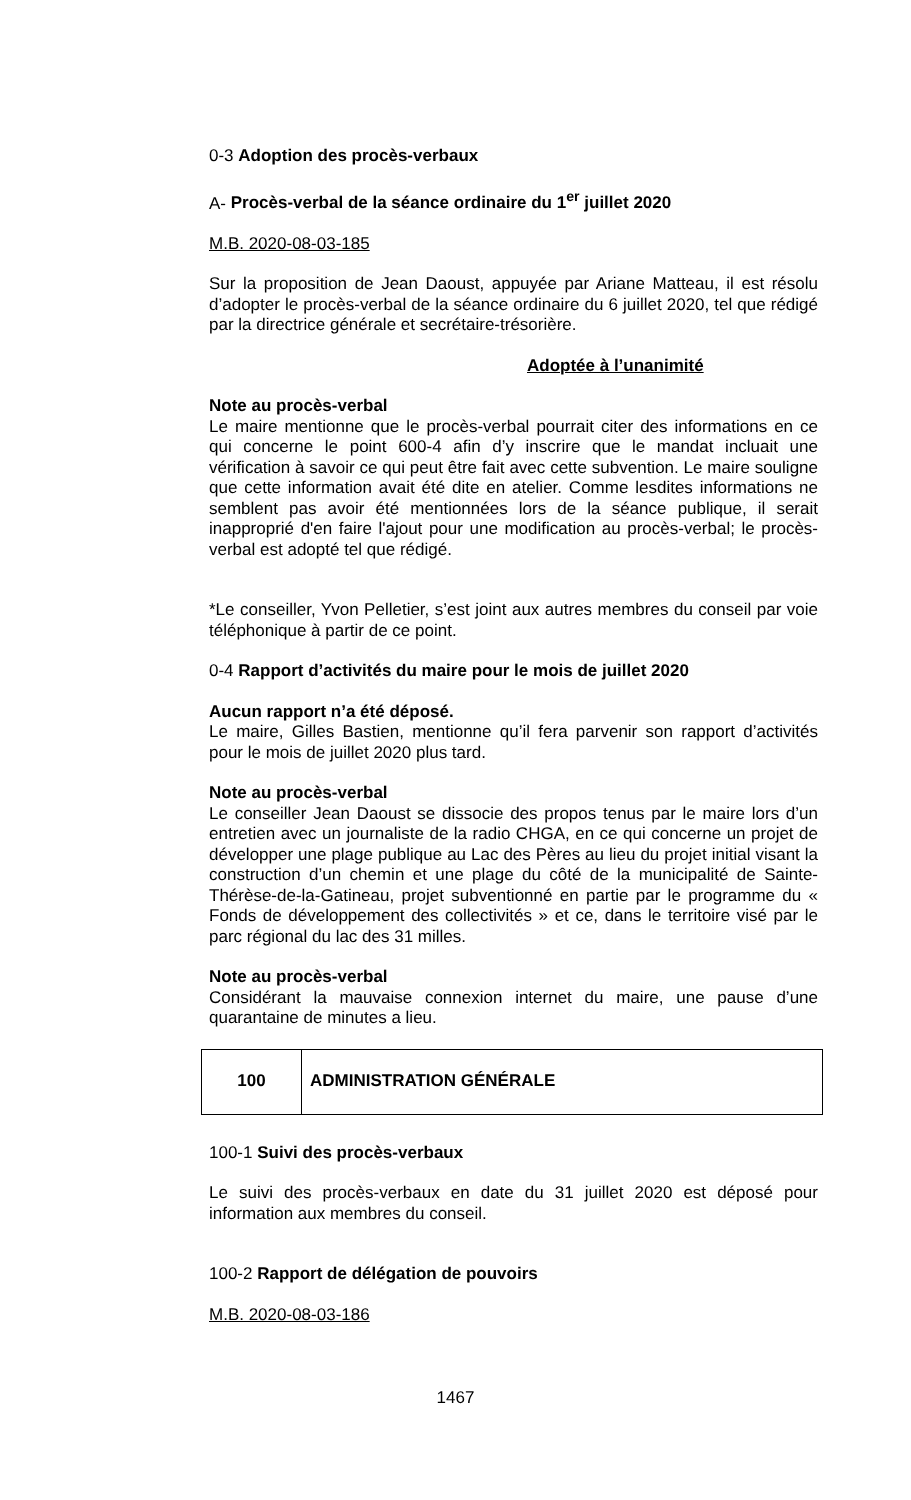0-3 Adoption des procès-verbaux
A- Procès-verbal de la séance ordinaire du 1<sup>er</sup> juillet 2020
M.B. 2020-08-03-185
Sur la proposition de Jean Daoust, appuyée par Ariane Matteau, il est résolu d’adopter le procès-verbal de la séance ordinaire du 6 juillet 2020, tel que rédigé par la directrice générale et secrétaire-trésorière.
Adoptée à l’unanimité
Note au procès-verbal
Le maire mentionne que le procès-verbal pourrait citer des informations en ce qui concerne le point 600-4 afin d’y inscrire que le mandat incluait une vérification à savoir ce qui peut être fait avec cette subvention. Le maire souligne que cette information avait été dite en atelier. Comme lesdites informations ne semblent pas avoir été mentionnées lors de la séance publique, il serait inapproprié d'en faire l'ajout pour une modification au procès-verbal; le procès-verbal est adopté tel que rédigé.
*Le conseiller, Yvon Pelletier, s’est joint aux autres membres du conseil par voie téléphonique à partir de ce point.
0-4 Rapport d’activités du maire pour le mois de juillet 2020
Aucun rapport n’a été déposé.
Le maire, Gilles Bastien, mentionne qu’il fera parvenir son rapport d’activités pour le mois de juillet 2020 plus tard.
Note au procès-verbal
Le conseiller Jean Daoust se dissocie des propos tenus par le maire lors d’un entretien avec un journaliste de la radio CHGA, en ce qui concerne un projet de développer une plage publique au Lac des Pères au lieu du projet initial visant la construction d’un chemin et une plage du côté de la municipalité de Sainte-Thérèse-de-la-Gatineau, projet subventionné en partie par le programme du « Fonds de développement des collectivités » et ce, dans le territoire visé par le parc régional du lac des 31 milles.
Note au procès-verbal
Considérant la mauvaise connexion internet du maire, une pause d’une quarantaine de minutes a lieu.
| 100 | ADMINISTRATION GÉNÉRALE |
100-1 Suivi des procès-verbaux
Le suivi des procès-verbaux en date du 31 juillet 2020 est déposé pour information aux membres du conseil.
100-2 Rapport de délégation de pouvoirs
M.B. 2020-08-03-186
1467